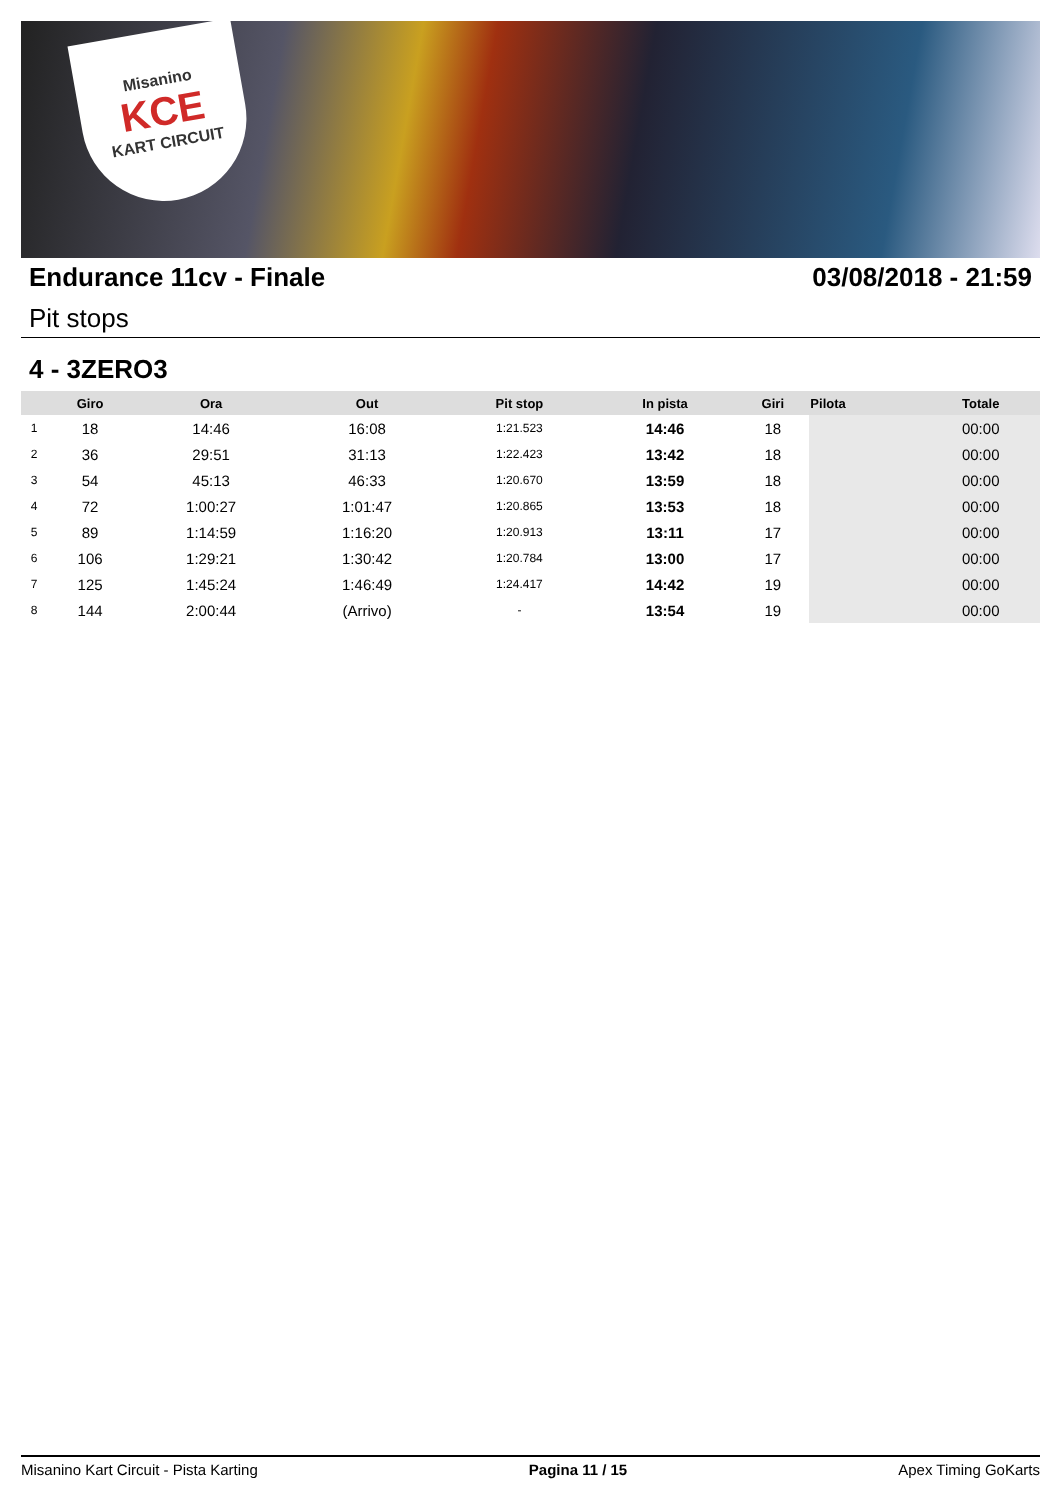Misanino
KCE
KART CIRCUIT
Endurance 11cv - Finale 03/08/2018 - 21:59
Pit stops
4 - 3ZERO3
| | Giro | Ora | Out | Pit stop | In pista | Giri | Pilota | Totale |
| --- | --- | --- | --- | --- | --- | --- | --- | --- |
| 1 | 18 | 14:46 | 16:08 | 1:21.523 | 14:46 | 18 | | 00:00 |
| 2 | 36 | 29:51 | 31:13 | 1:22.423 | 13:42 | 18 | | 00:00 |
| 3 | 54 | 45:13 | 46:33 | 1:20.670 | 13:59 | 18 | | 00:00 |
| 4 | 72 | 1:00:27 | 1:01:47 | 1:20.865 | 13:53 | 18 | | 00:00 |
| 5 | 89 | 1:14:59 | 1:16:20 | 1:20.913 | 13:11 | 17 | | 00:00 |
| 6 | 106 | 1:29:21 | 1:30:42 | 1:20.784 | 13:00 | 17 | | 00:00 |
| 7 | 125 | 1:45:24 | 1:46:49 | 1:24.417 | 14:42 | 19 | | 00:00 |
| 8 | 144 | 2:00:44 | (Arrivo) | - | 13:54 | 19 | | 00:00 |
Misanino Kart Circuit - Pista Karting Pagina 11 / 15 Apex Timing GoKarts